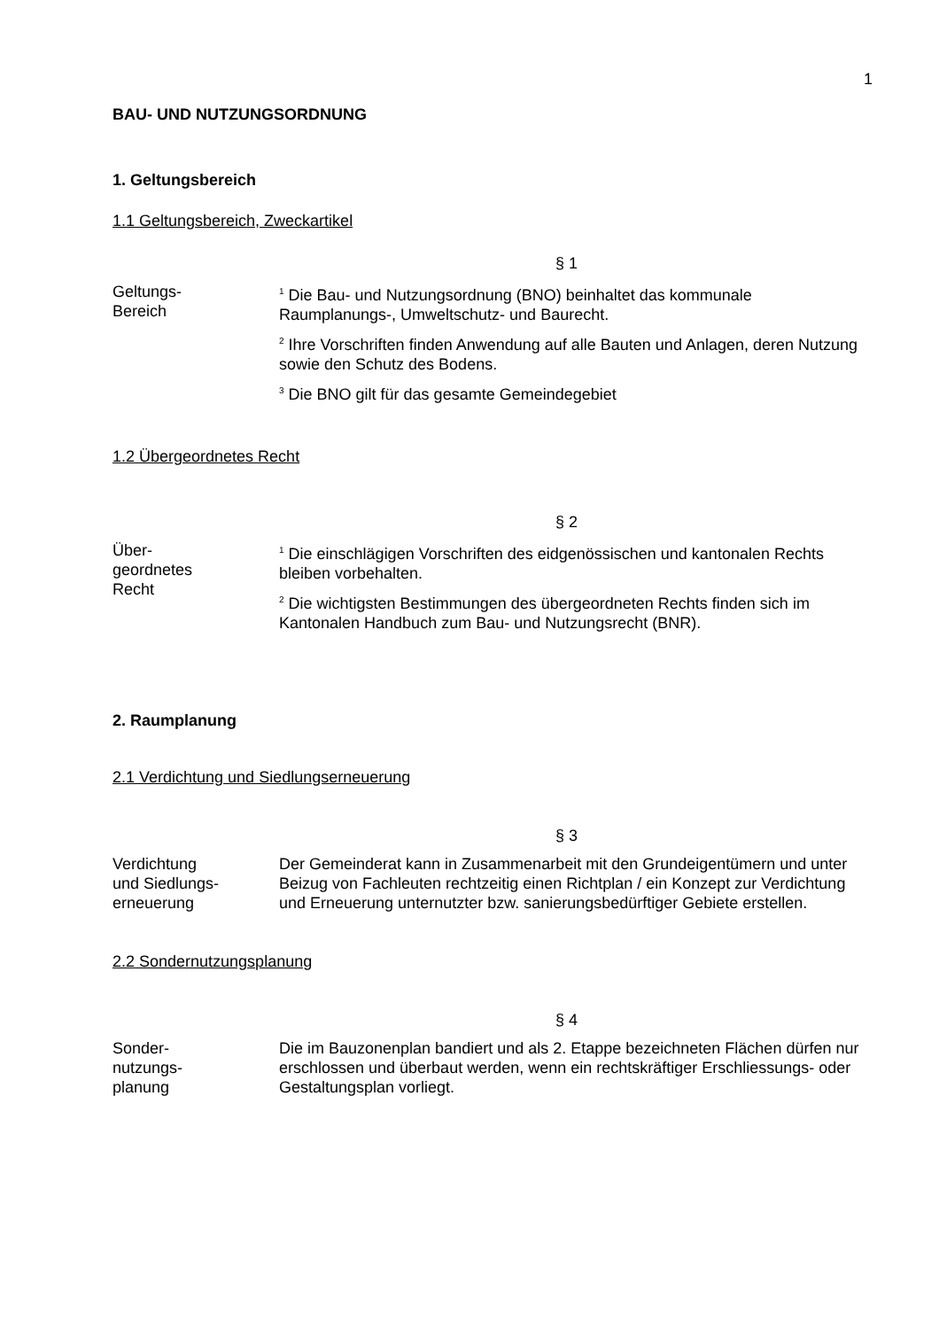1
BAU- UND NUTZUNGSORDNUNG
1. Geltungsbereich
1.1 Geltungsbereich, Zweckartikel
§ 1
Geltungs-
Bereich
<sup>1</sup> Die Bau- und Nutzungsordnung (BNO) beinhaltet das kommunale Raumplanungs-, Umweltschutz- und Baurecht.
<sup>2</sup> Ihre Vorschriften finden Anwendung auf alle Bauten und Anlagen, deren Nutzung sowie den Schutz des Bodens.
<sup>3</sup> Die BNO gilt für das gesamte Gemeindegebiet
1.2 Übergeordnetes Recht
§ 2
Über-
geordnetes
Recht
<sup>1</sup> Die einschlägigen Vorschriften des eidgenössischen und kantonalen Rechts bleiben vorbehalten.
<sup>2</sup> Die wichtigsten Bestimmungen des übergeordneten Rechts finden sich im Kantonalen Handbuch zum Bau- und Nutzungsrecht (BNR).
2. Raumplanung
2.1 Verdichtung und Siedlungserneuerung
§ 3
Verdichtung
und Siedlungs-
erneuerung
Der Gemeinderat kann in Zusammenarbeit mit den Grundeigentümern und unter Beizug von Fachleuten rechtzeitig einen Richtplan / ein Konzept zur Verdichtung und Erneuerung unternutzter bzw. sanierungsbedürftiger Gebiete erstellen.
2.2 Sondernutzungsplanung
§ 4
Sonder-
nutzungs-
planung
Die im Bauzonenplan bandiert und als 2. Etappe bezeichneten Flächen dürfen nur erschlossen und überbaut werden, wenn ein rechtskräftiger Erschliessungs- oder Gestaltungsplan vorliegt.